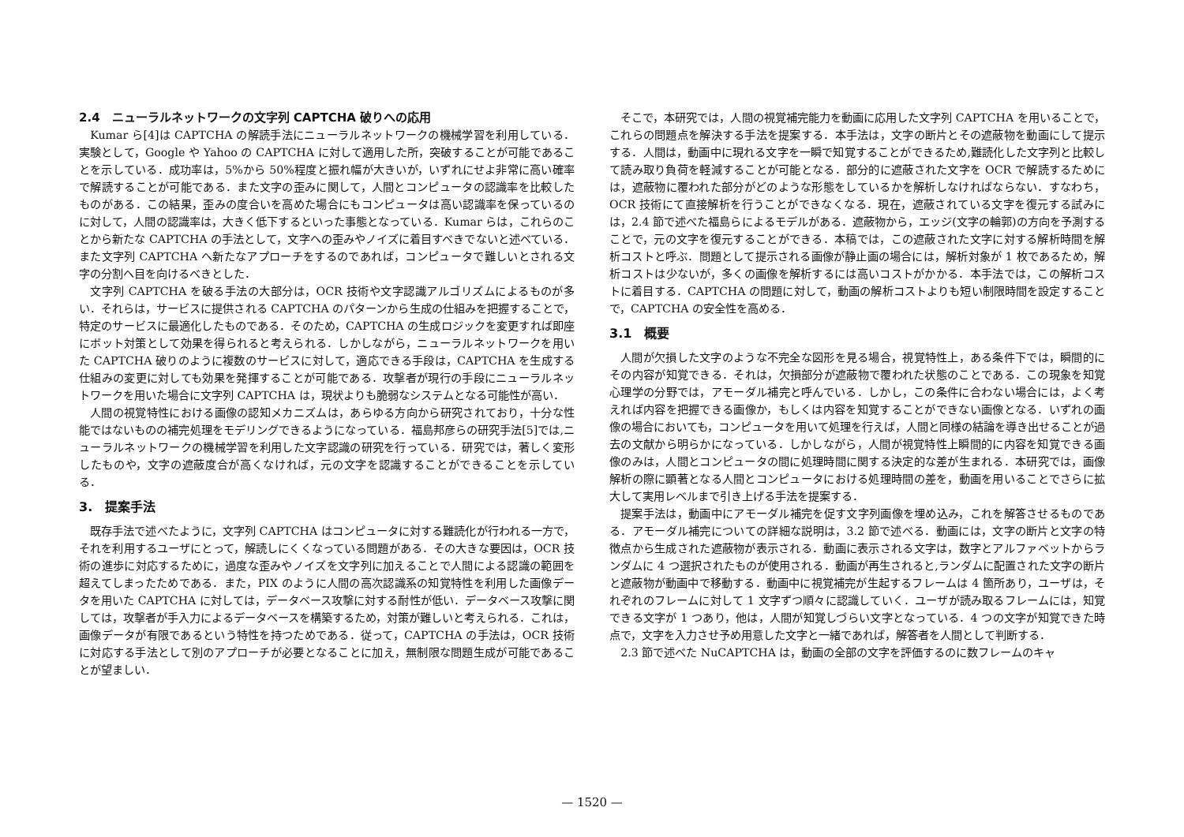2.4　ニューラルネットワークの文字列 CAPTCHA 破りへの応用
Kumar ら[4]は CAPTCHA の解読手法にニューラルネットワークの機械学習を利用している．実験として，Google や Yahoo の CAPTCHA に対して適用した所，突破することが可能であることを示している．成功率は，5%から 50%程度と振れ幅が大きいが，いずれにせよ非常に高い確率で解読することが可能である．また文字の歪みに関して，人間とコンピュータの認識率を比較したものがある．この結果，歪みの度合いを高めた場合にもコンピュータは高い認識率を保っているのに対して，人間の認識率は，大きく低下するといった事態となっている．Kumar らは，これらのことから新たな CAPTCHA の手法として，文字への歪みやノイズに着目すべきでないと述べている．また文字列 CAPTCHA へ新たなアプローチをするのであれば，コンピュータで難しいとされる文字の分割へ目を向けるべきとした．
文字列 CAPTCHA を破る手法の大部分は，OCR 技術や文字認識アルゴリズムによるものが多い．それらは，サービスに提供される CAPTCHA のパターンから生成の仕組みを把握することで，特定のサービスに最適化したものである．そのため，CAPTCHA の生成ロジックを変更すれば即座にボット対策として効果を得られると考えられる．しかしながら，ニューラルネットワークを用いた CAPTCHA 破りのように複数のサービスに対して，適応できる手段は，CAPTCHA を生成する仕組みの変更に対しても効果を発揮することが可能である．攻撃者が現行の手段にニューラルネットワークを用いた場合に文字列 CAPTCHA は，現状よりも脆弱なシステムとなる可能性が高い．
人間の視覚特性における画像の認知メカニズムは，あらゆる方向から研究されており，十分な性能ではないものの補完処理をモデリングできるようになっている．福島邦彦らの研究手法[5]では,ニューラルネットワークの機械学習を利用した文字認識の研究を行っている．研究では，著しく変形したものや，文字の遮蔽度合が高くなければ，元の文字を認識することができることを示している．
3.　提案手法
既存手法で述べたように，文字列 CAPTCHA はコンピュータに対する難読化が行われる一方で，それを利用するユーザにとって，解読しにくくなっている問題がある．その大きな要因は，OCR 技術の進歩に対応するために，過度な歪みやノイズを文字列に加えることで人間による認識の範囲を超えてしまったためである．また，PIX のように人間の高次認識系の知覚特性を利用した画像データを用いた CAPTCHA に対しては，データベース攻撃に対する耐性が低い．データベース攻撃に関しては，攻撃者が手入力によるデータベースを構築するため，対策が難しいと考えられる．これは，画像データが有限であるという特性を持つためである．従って，CAPTCHA の手法は，OCR 技術に対応する手法として別のアプローチが必要となることに加え，無制限な問題生成が可能であることが望ましい．
そこで，本研究では，人間の視覚補完能力を動画に応用した文字列 CAPTCHA を用いることで，これらの問題点を解決する手法を提案する．本手法は，文字の断片とその遮蔽物を動画にして提示する．人間は，動画中に現れる文字を一瞬で知覚することができるため,難読化した文字列と比較して読み取り負荷を軽減することが可能となる．部分的に遮蔽された文字を OCR で解読するためには，遮蔽物に覆われた部分がどのような形態をしているかを解析しなければならない．すなわち，OCR 技術にて直接解析を行うことができなくなる．現在，遮蔽されている文字を復元する試みには，2.4 節で述べた福島らによるモデルがある．遮蔽物から，エッジ(文字の輪郭)の方向を予測することで，元の文字を復元することができる．本稿では，この遮蔽された文字に対する解析時間を解析コストと呼ぶ．問題として提示される画像が静止画の場合には，解析対象が 1 枚であるため，解析コストは少ないが，多くの画像を解析するには高いコストがかかる．本手法では，この解析コストに着目する．CAPTCHA の問題に対して，動画の解析コストよりも短い制限時間を設定することで，CAPTCHA の安全性を高める．
3.1　概要
人間が欠損した文字のような不完全な図形を見る場合，視覚特性上，ある条件下では，瞬間的にその内容が知覚できる．それは，欠損部分が遮蔽物で覆われた状態のことである．この現象を知覚心理学の分野では，アモーダル補完と呼んでいる．しかし，この条件に合わない場合には，よく考えれば内容を把握できる画像か，もしくは内容を知覚することができない画像となる．いずれの画像の場合においても，コンピュータを用いて処理を行えば，人間と同様の結論を導き出せることが過去の文献から明らかになっている．しかしながら，人間が視覚特性上瞬間的に内容を知覚できる画像のみは，人間とコンピュータの間に処理時間に関する決定的な差が生まれる．本研究では，画像解析の際に顕著となる人間とコンピュータにおける処理時間の差を，動画を用いることでさらに拡大して実用レベルまで引き上げる手法を提案する．
提案手法は，動画中にアモーダル補完を促す文字列画像を埋め込み，これを解答させるものである．アモーダル補完についての詳細な説明は，3.2 節で述べる．動画には，文字の断片と文字の特徴点から生成された遮蔽物が表示される．動画に表示される文字は，数字とアルファベットからランダムに 4 つ選択されたものが使用される．動画が再生されると,ランダムに配置された文字の断片と遮蔽物が動画中で移動する．動画中に視覚補完が生起するフレームは 4 箇所あり，ユーザは，それぞれのフレームに対して 1 文字ずつ順々に認識していく．ユーザが読み取るフレームには，知覚できる文字が 1 つあり，他は，人間が知覚しづらい文字となっている．4 つの文字が知覚できた時点で，文字を入力させ予め用意した文字と一緒であれば，解答者を人間として判断する．
2.3 節で述べた NuCAPTCHA は，動画の全部の文字を評価するのに数フレームのキャ
— 1520 —